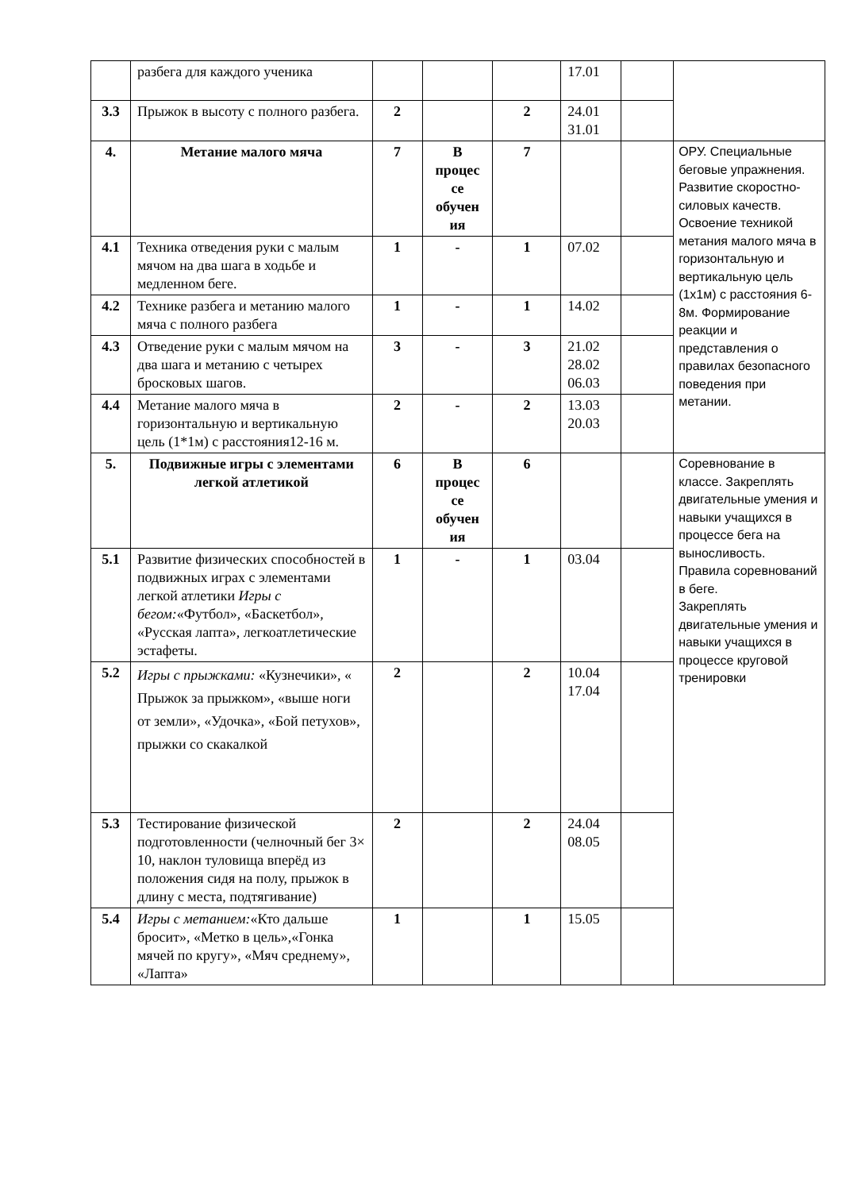| | разбега для каждого ученика | | | | 17.01 | | |
| 3.3 | Прыжок в высоту с полного разбега. | 2 | | 2 | 24.01 31.01 | | |
| 4. | Метание малого мяча | 7 | В процес се обучен ия | 7 | | | ОРУ. Специальные беговые упражнения. Развитие скоростно-силовых качеств. Освоение техникой метания малого мяча в горизонтальную и вертикальную цель (1х1м) с расстояния 6-8м. Формирование реакции и представления о правилах безопасного поведения при метании. |
| 4.1 | Техника отведения руки с малым мячом на два шага в ходьбе и медленном беге. | 1 | - | 1 | 07.02 | | |
| 4.2 | Технике разбега и метанию малого мяча с полного разбега | 1 | - | 1 | 14.02 | | |
| 4.3 | Отведение руки с малым мячом на два шага и метанию с четырех бросковых шагов. | 3 | - | 3 | 21.02 28.02 06.03 | | |
| 4.4 | Метание малого мяча в горизонтальную и вертикальную цель (1*1м) с расстояния12-16 м. | 2 | - | 2 | 13.03 20.03 | | |
| 5. | Подвижные игры с элементами легкой атлетикой | 6 | В процес се обучен ия | 6 | | | Соревнование в классе. Закреплять двигательные умения и навыки учащихся в процессе бега на выносливость. Правила соревнований в беге. Закреплять двигательные умения и навыки учащихся в процессе круговой тренировки |
| 5.1 | Развитие физических способностей в подвижных играх с элементами легкой атлетики Игры с бегом: «Футбол», «Баскетбол», «Русская лапта», легкоатлетические эстафеты. | 1 | - | 1 | 03.04 | | |
| 5.2 | Игры с прыжками: «Кузнечики», « Прыжок за прыжком», «выше ноги от земли», «Удочка», «Бой петухов», прыжки со скакалкой | 2 | | 2 | 10.04 17.04 | | |
| 5.3 | Тестирование физической подготовленности (челночный бег 3× 10, наклон туловища вперёд из положения сидя на полу, прыжок в длину с места, подтягивание) | 2 | | 2 | 24.04 08.05 | | |
| 5.4 | Игры с метанием: «Кто дальше бросит», «Метко в цель»,«Гонка мячей по кругу», «Мяч среднему», «Лапта» | 1 | | 1 | 15.05 | | |